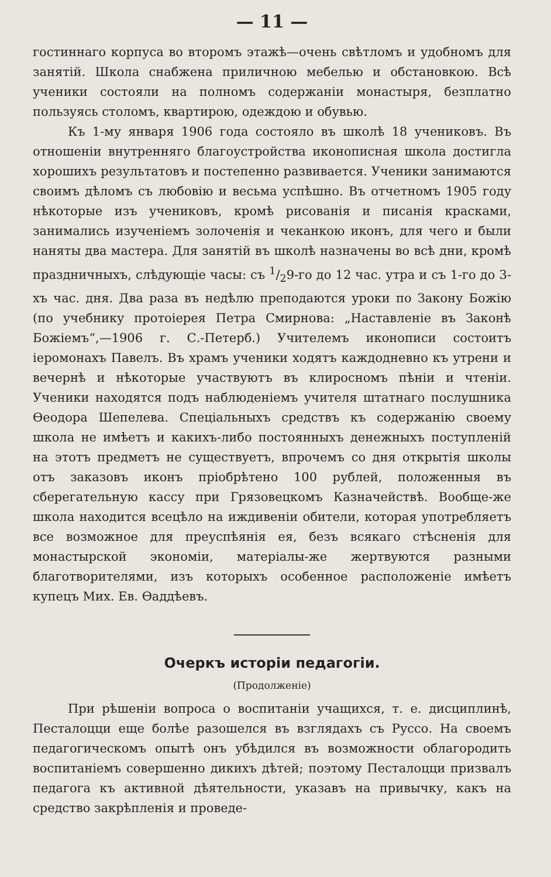— 11 —
гостиннаго корпуса во второмъ этажѣ—очень свѣтломъ и удобномъ для занятій. Школа снабжена приличною мебелью и обстановкою. Всѣ ученики состояли на полномъ содержаніи монастыря, безплатно пользуясь столомъ, квартирою, одеждою и обувью.
Къ 1-му января 1906 года состояло въ школѣ 18 учениковъ. Въ отношеніи внутренняго благоустройства иконописная школа достигла хорошихъ результатовъ и постепенно развивается. Ученики занимаются своимъ дѣломъ съ любовію и весьма успѣшно. Въ отчетномъ 1905 году нѣкоторые изъ учениковъ, кромѣ рисованія и писанія красками, занимались изученіемъ золоченія и чеканкою иконъ, для чего и были наняты два мастера. Для занятій въ школѣ назначены во всѣ дни, кромѣ праздничныхъ, слѣдующіе часы: съ 1/29-го до 12 час. утра и съ 1-го до 3-хъ час. дня. Два раза въ недѣлю преподаются уроки по Закону Божію (по учебнику протоіерея Петра Смирнова: „Наставленіе въ Законѣ Божіемъ“,—1906 г. С.-Петерб.) Учителемъ иконописи состоитъ іеромонахъ Павелъ. Въ храмъ ученики ходятъ каждодневно къ утрени и вечернѣ и нѣкоторые участвуютъ въ клиросномъ пѣніи и чтеніи. Ученики находятся подъ наблюденіемъ учителя штатнаго послушника Ѳеодора Шепелева. Спеціальныхъ средствъ къ содержанію своему школа не имѣетъ и какихъ-либо постоянныхъ денежныхъ поступленій на этотъ предметъ не существуетъ, впрочемъ со дня открытія школы отъ заказовъ иконъ пріобрѣтено 100 рублей, положенныя въ сберегательную кассу при Грязовецкомъ Казначействѣ. Вообще-же школа находится всецѣло на иждивеніи обители, которая употребляетъ все возможное для преуспѣянія ея, безъ всякаго стѣсненія для монастырской экономіи, матеріалы-же жертвуются разными благотворителями, изъ которыхъ особенное расположеніе имѣетъ купецъ Мих. Ев. Ѳаддѣевъ.
Очеркъ исторіи педагогіи.
(Продолженіе)
При рѣшеніи вопроса о воспитаніи учащихся, т. е. дисциплинѣ, Песталоцци еще болѣе разошелся въ взглядахъ съ Руссо. На своемъ педагогическомъ опытѣ онъ убѣдился въ возможности облагородить воспитаніемъ совершенно дикихъ дѣтей; поэтому Песталоцци призвалъ педагога къ активной дѣятельности, указавъ на привычку, какъ на средство закрѣпленія и проведе-